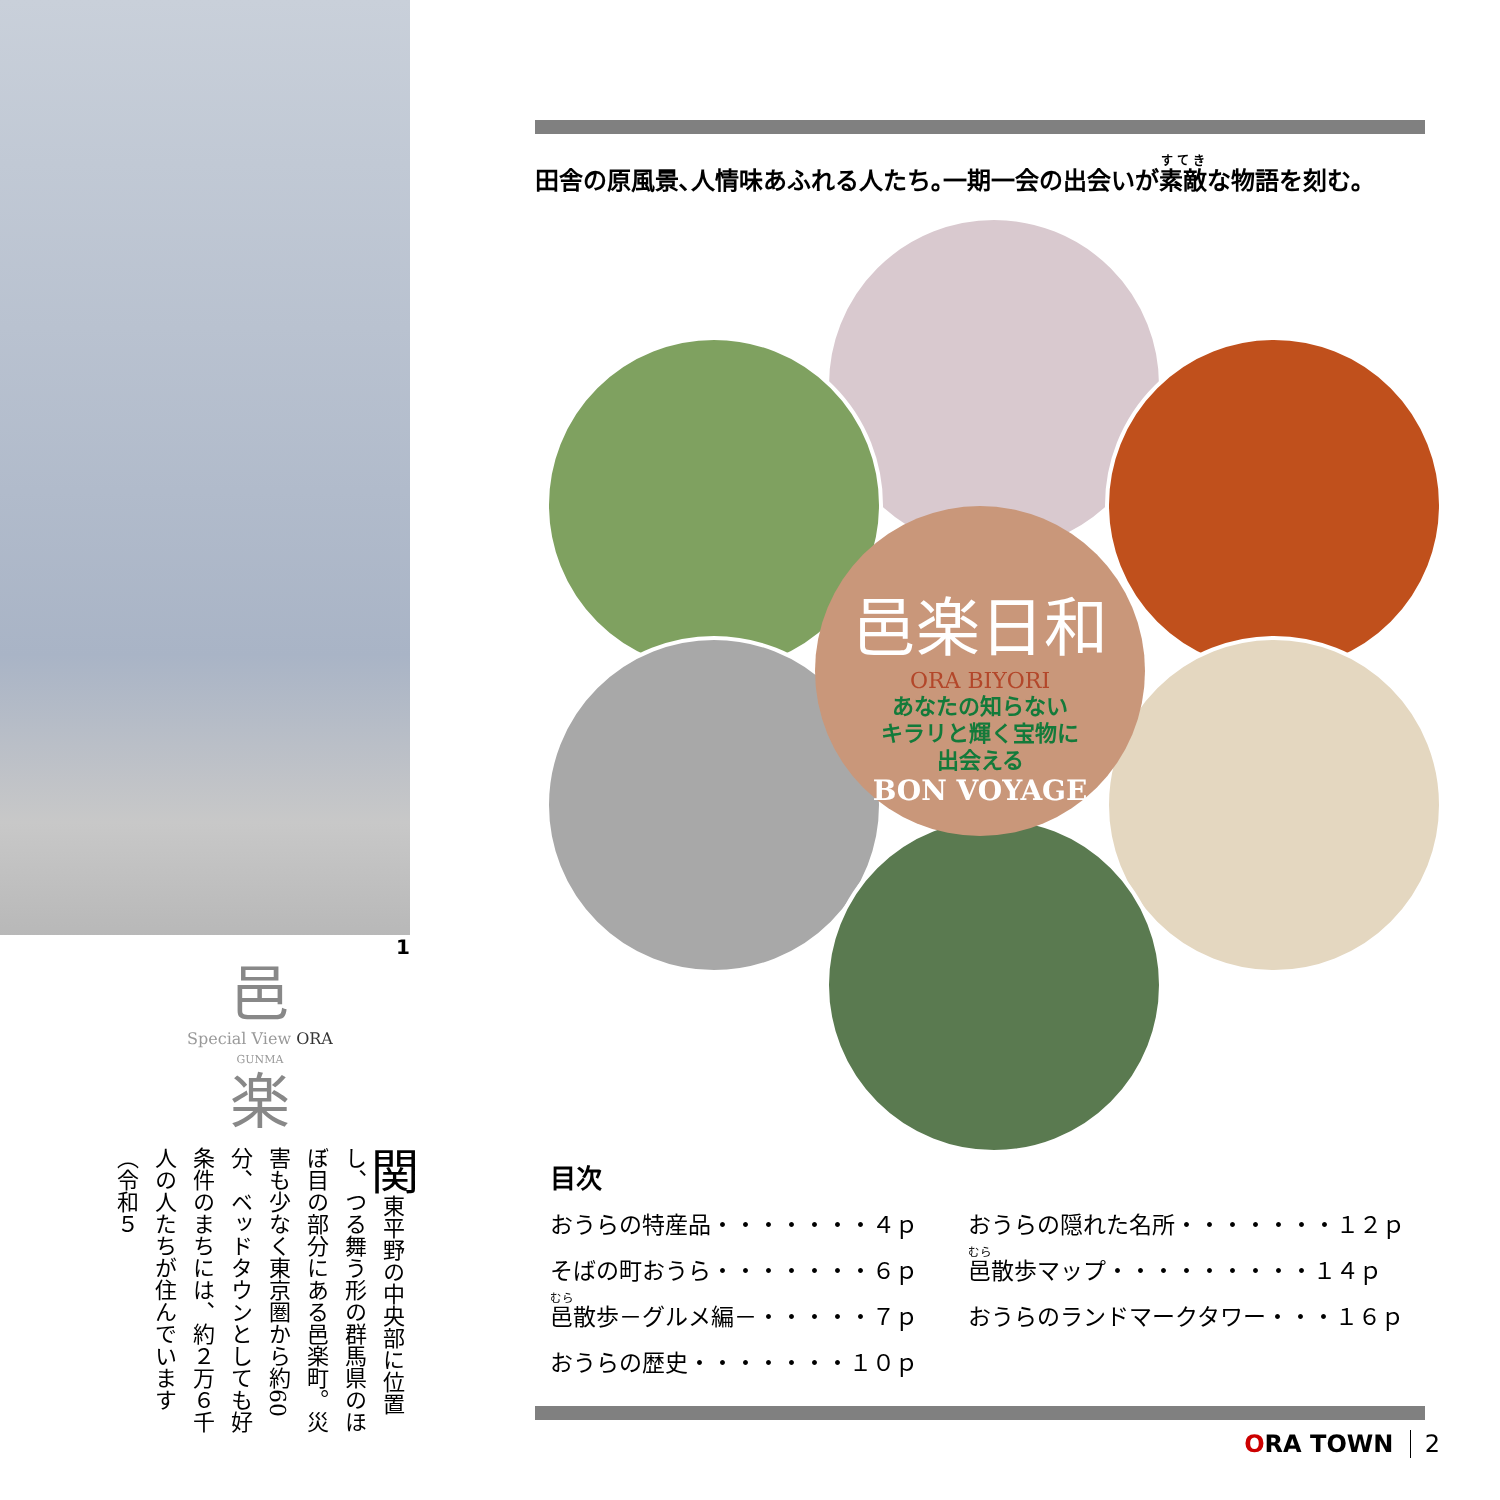1
邑
Special View ORA
GUNMA
楽
関東平野の中央部に位置し、つる舞う形の群馬県のほぼ目の部分にある邑楽町。災害も少なく東京圏から約60分、ベッドタウンとしても好条件のまちには、約２万６千人の人たちが住んでいます（令和５
田舎の原風景､人情味あふれる人たち｡一期一会の出会いが素敵な物語を刻む｡
邑楽日和
ORA BIYORI
あなたの知らない
キラリと輝く宝物に
出会える
BON VOYAGE
目次
おうらの特産品・・・・・・・４ｐ
そばの町おうら・・・・・・・６ｐ
邑散歩－グルメ編－・・・・・７ｐ
おうらの歴史・・・・・・・１０ｐ
おうらの隠れた名所・・・・・・・１２ｐ
邑散歩マップ・・・・・・・・・１４ｐ
おうらのランドマークタワー・・・１６ｐ
ORA TOWN 2